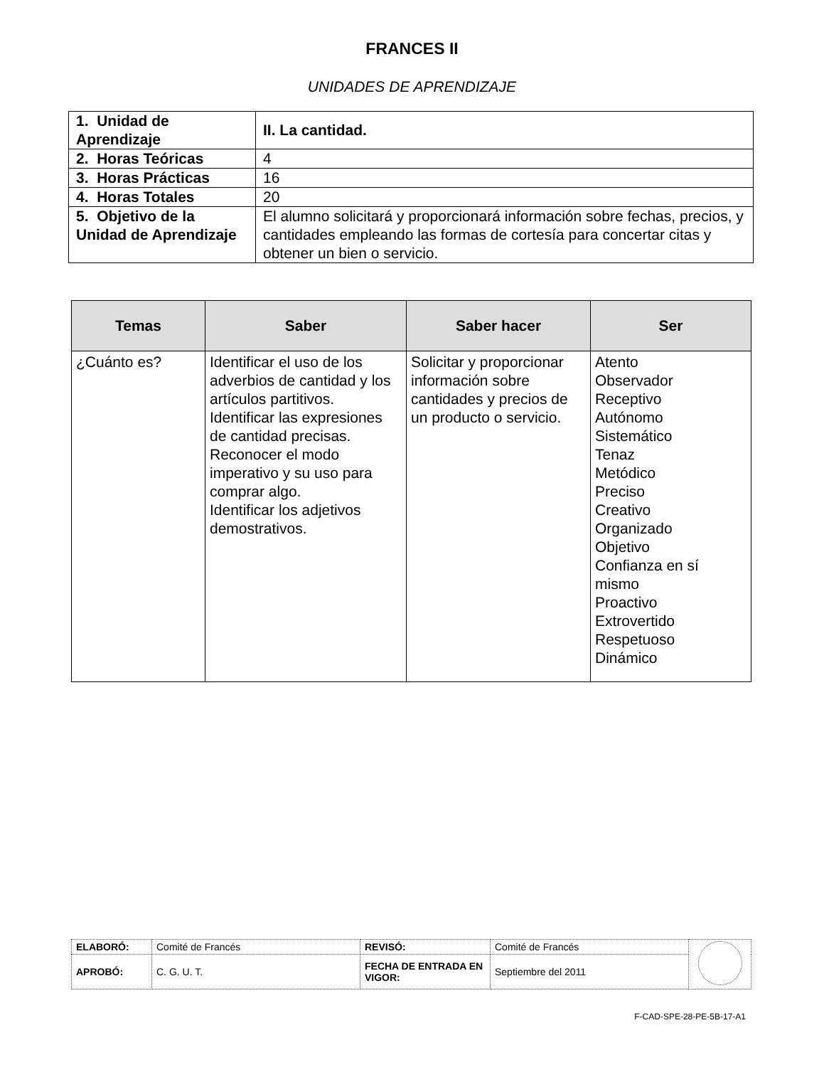FRANCES II
UNIDADES DE APRENDIZAJE
| 1. Unidad de Aprendizaje | II. La cantidad. |
| 2. Horas Teóricas | 4 |
| 3. Horas Prácticas | 16 |
| 4. Horas Totales | 20 |
| 5. Objetivo de la Unidad de Aprendizaje | El alumno solicitará y proporcionará información sobre fechas, precios, y cantidades empleando las formas de cortesía para concertar citas y obtener un bien o servicio. |
| Temas | Saber | Saber hacer | Ser |
| --- | --- | --- | --- |
| ¿Cuánto es? | Identificar el uso de los adverbios de cantidad y los artículos partitivos. Identificar las expresiones de cantidad precisas. Reconocer el modo imperativo y su uso para comprar algo. Identificar los adjetivos demostrativos. | Solicitar y proporcionar información sobre cantidades y precios de un producto o servicio. | Atento Observador Receptivo Autónomo Sistemático Tenaz Metódico Preciso Creativo Organizado Objetivo Confianza en sí mismo Proactivo Extrovertido Respetuoso Dinámico |
| ELABORÓ: | Comité de Francés | REVISÓ: | Comité de Francés | |
| APROBÓ: | C. G. U. T. | FECHA DE ENTRADA EN VIGOR: | Septiembre del 2011 | |
F-CAD-SPE-28-PE-5B-17-A1